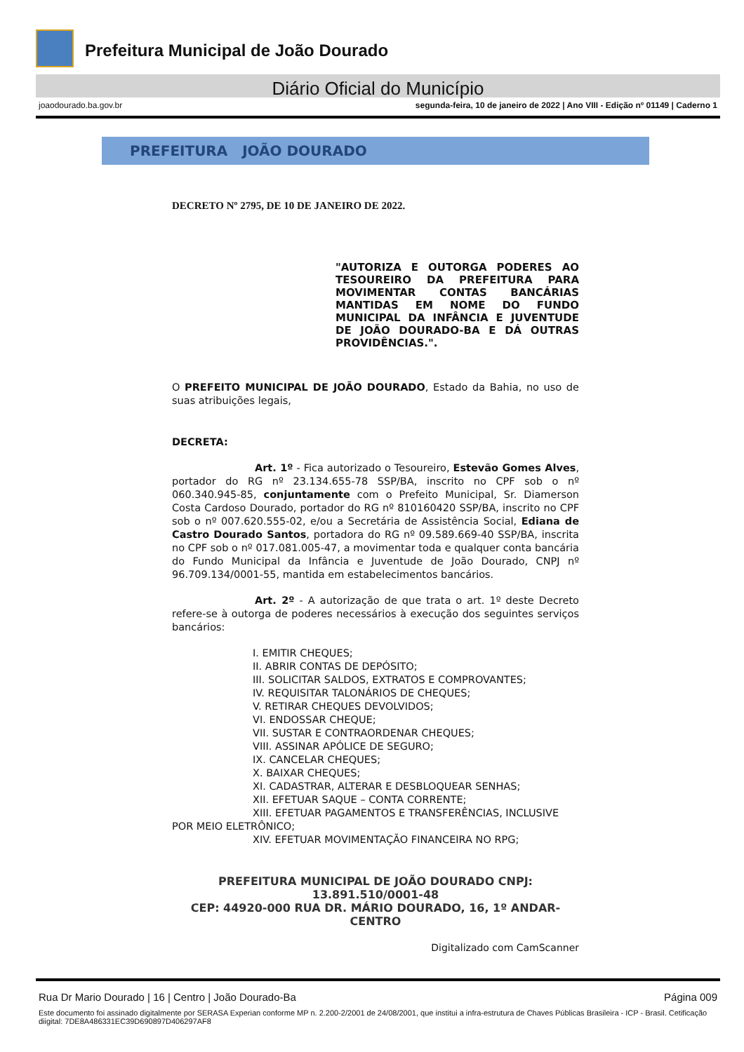Prefeitura Municipal de João Dourado
Diário Oficial do Município
joaodourado.ba.gov.br segunda-feira, 10 de janeiro de 2022 | Ano VIII - Edição nº 01149 | Caderno 1
PREFEITURA JOÃO DOURADO
DECRETO Nº 2795, DE 10 DE JANEIRO DE 2022.
"AUTORIZA E OUTORGA PODERES AO TESOUREIRO DA PREFEITURA PARA MOVIMENTAR CONTAS BANCÁRIAS MANTIDAS EM NOME DO FUNDO MUNICIPAL DA INFÂNCIA E JUVENTUDE DE JOÃO DOURADO-BA E DÁ OUTRAS PROVIDÊNCIAS.".
O PREFEITO MUNICIPAL DE JOÃO DOURADO, Estado da Bahia, no uso de suas atribuições legais,
DECRETA:
Art. 1º - Fica autorizado o Tesoureiro, Estevão Gomes Alves, portador do RG nº 23.134.655-78 SSP/BA, inscrito no CPF sob o nº 060.340.945-85, conjuntamente com o Prefeito Municipal, Sr. Diamerson Costa Cardoso Dourado, portador do RG nº 810160420 SSP/BA, inscrito no CPF sob o nº 007.620.555-02, e/ou a Secretária de Assistência Social, Ediana de Castro Dourado Santos, portadora do RG nº 09.589.669-40 SSP/BA, inscrita no CPF sob o nº 017.081.005-47, a movimentar toda e qualquer conta bancária do Fundo Municipal da Infância e Juventude de João Dourado, CNPJ nº 96.709.134/0001-55, mantida em estabelecimentos bancários.
Art. 2º - A autorização de que trata o art. 1º deste Decreto refere-se à outorga de poderes necessários à execução dos seguintes serviços bancários:
I. EMITIR CHEQUES;
II. ABRIR CONTAS DE DEPÓSITO;
III. SOLICITAR SALDOS, EXTRATOS E COMPROVANTES;
IV. REQUISITAR TALONÁRIOS DE CHEQUES;
V. RETIRAR CHEQUES DEVOLVIDOS;
VI. ENDOSSAR CHEQUE;
VII. SUSTAR E CONTRAORDENAR CHEQUES;
VIII. ASSINAR APÓLICE DE SEGURO;
IX. CANCELAR CHEQUES;
X. BAIXAR CHEQUES;
XI. CADASTRAR, ALTERAR E DESBLOQUEAR SENHAS;
XII. EFETUAR SAQUE – CONTA CORRENTE;
XIII. EFETUAR PAGAMENTOS E TRANSFERÊNCIAS, INCLUSIVE POR MEIO ELETRÔNICO;
XIV. EFETUAR MOVIMENTAÇÃO FINANCEIRA NO RPG;
PREFEITURA MUNICIPAL DE JOÃO DOURADO CNPJ: 13.891.510/0001-48
CEP: 44920-000 RUA DR. MÁRIO DOURADO, 16, 1º ANDAR-CENTRO
Digitalizado com CamScanner
Rua Dr Mario Dourado | 16 | Centro | João Dourado-Ba Página 009
Este documento foi assinado digitalmente por SERASA Experian conforme MP n. 2.200-2/2001 de 24/08/2001, que institui a infra-estrutura de Chaves Públicas Brasileira - ICP - Brasil. Cetificação diigital: 7DE8A486331EC39D690897D406297AF8